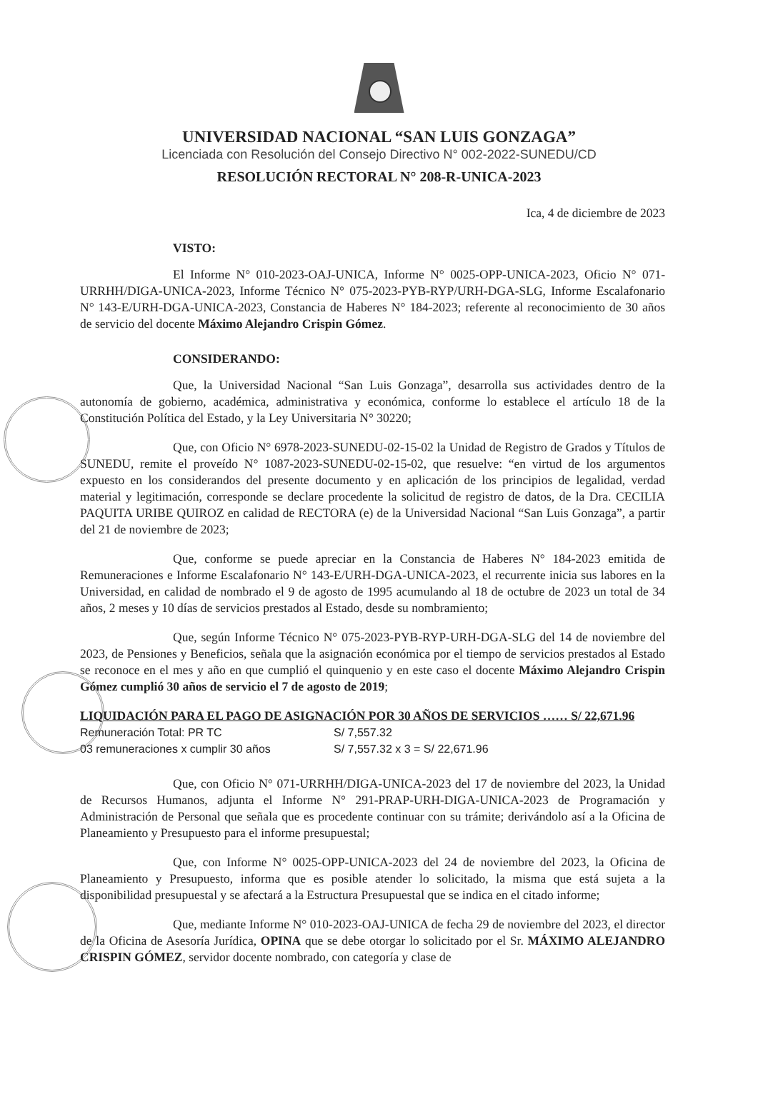UNIVERSIDAD NACIONAL “SAN LUIS GONZAGA”
Licenciada con Resolución del Consejo Directivo N° 002-2022-SUNEDU/CD
RESOLUCIÓN RECTORAL N° 208-R-UNICA-2023
Ica, 4 de diciembre de 2023
VISTO:
El Informe N° 010-2023-OAJ-UNICA, Informe N° 0025-OPP-UNICA-2023, Oficio N° 071-URRHH/DIGA-UNICA-2023, Informe Técnico N° 075-2023-PYB-RYP/URH-DGA-SLG, Informe Escalafonario N° 143-E/URH-DGA-UNICA-2023, Constancia de Haberes N° 184-2023; referente al reconocimiento de 30 años de servicio del docente Máximo Alejandro Crispin Gómez.
CONSIDERANDO:
Que, la Universidad Nacional “San Luis Gonzaga”, desarrolla sus actividades dentro de la autonomía de gobierno, académica, administrativa y económica, conforme lo establece el artículo 18 de la Constitución Política del Estado, y la Ley Universitaria N° 30220;
Que, con Oficio N° 6978-2023-SUNEDU-02-15-02 la Unidad de Registro de Grados y Títulos de SUNEDU, remite el proveído N° 1087-2023-SUNEDU-02-15-02, que resuelve: “en virtud de los argumentos expuesto en los considerandos del presente documento y en aplicación de los principios de legalidad, verdad material y legitimación, corresponde se declare procedente la solicitud de registro de datos, de la Dra. CECILIA PAQUITA URIBE QUIROZ en calidad de RECTORA (e) de la Universidad Nacional “San Luis Gonzaga”, a partir del 21 de noviembre de 2023;
Que, conforme se puede apreciar en la Constancia de Haberes N° 184-2023 emitida de Remuneraciones e Informe Escalafonario N° 143-E/URH-DGA-UNICA-2023, el recurrente inicia sus labores en la Universidad, en calidad de nombrado el 9 de agosto de 1995 acumulando al 18 de octubre de 2023 un total de 34 años, 2 meses y 10 días de servicios prestados al Estado, desde su nombramiento;
Que, según Informe Técnico N° 075-2023-PYB-RYP-URH-DGA-SLG del 14 de noviembre del 2023, de Pensiones y Beneficios, señala que la asignación económica por el tiempo de servicios prestados al Estado se reconoce en el mes y año en que cumplió el quinquenio y en este caso el docente Máximo Alejandro Crispin Gómez cumplió 30 años de servicio el 7 de agosto de 2019;
LIQUIDACIÓN PARA EL PAGO DE ASIGNACIÓN POR 30 AÑOS DE SERVICIOS …… S/ 22,671.96
Remuneración Total: PR TC S/ 7,557.32
03 remuneraciones x cumplir 30 años S/ 7,557.32 x 3 = S/ 22,671.96
Que, con Oficio N° 071-URRHH/DIGA-UNICA-2023 del 17 de noviembre del 2023, la Unidad de Recursos Humanos, adjunta el Informe N° 291-PRAP-URH-DIGA-UNICA-2023 de Programación y Administración de Personal que señala que es procedente continuar con su trámite; derivándolo así a la Oficina de Planeamiento y Presupuesto para el informe presupuestal;
Que, con Informe N° 0025-OPP-UNICA-2023 del 24 de noviembre del 2023, la Oficina de Planeamiento y Presupuesto, informa que es posible atender lo solicitado, la misma que está sujeta a la disponibilidad presupuestal y se afectará a la Estructura Presupuestal que se indica en el citado informe;
Que, mediante Informe N° 010-2023-OAJ-UNICA de fecha 29 de noviembre del 2023, el director de la Oficina de Asesoría Jurídica, OPINA que se debe otorgar lo solicitado por el Sr. MÁXIMO ALEJANDRO CRISPIN GÓMEZ, servidor docente nombrado, con categoría y clase de